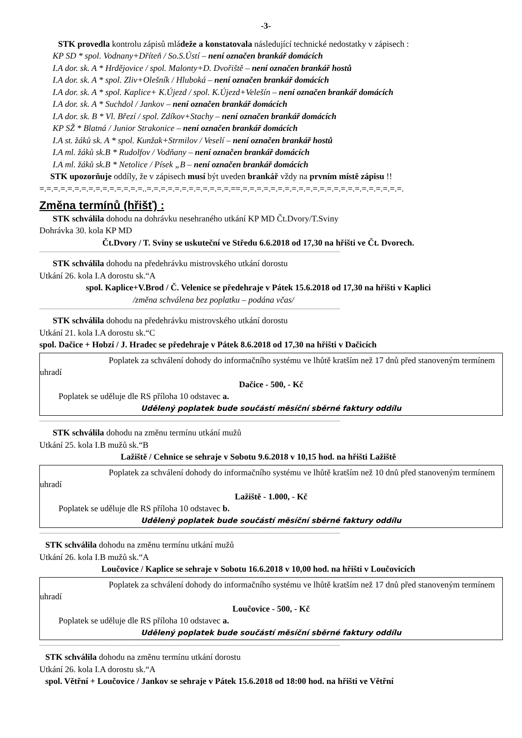-3-
STK provedla kontrolu zápisů mládeže a konstatovala následující technické nedostatky v zápisech :
KP SD * spol. Vodnany+Dříteň / So.S.Ústí – není označen brankář domácích
I.A dor. sk. A * Hrdějovice / spol. Malonty+D. Dvořiště – není označen brankář hostů
I.A dor. sk. A * spol. Zliv+Olešník / Hluboká – není označen brankář domácích
I.A dor. sk. A * spol. Kaplice+ K.Újezd / spol. K.Újezd+Velešín – není označen brankář domácích
I.A dor. sk. A * Suchdol / Jankov – není označen brankář domácích
I.A dor. sk. B * Vl. Březí / spol. Zdíkov+Stachy – není označen brankář domácích
KP SŽ * Blatná / Junior Strakonice – není označen brankář domácích
I.A st. žáků sk. A * spol. Kunžak+Strmilov / Veselí – není označen brankář hostů
I.A ml. žáků sk.B * Rudolfov / Vodňany – není označen brankář domácích
I.A ml. žáků sk.B * Netolice / Písek „B – není označen brankář domácích
STK upozorňuje oddíly, že v zápisech musí být uveden brankář vždy na prvním místě zápisu !!
=.=.=.=.=.=.=.=.=.=.=.=.=.=.=..=.=.=.=.=.=.=.=.=.=.=.=.==.=.=.=.=.=.=.=.=.=.=.=.=.=.=.=.=.=.=.=.=.=.=.=.
Změna termínů (hřišť) :
STK schválila dohodu na dohrávku nesehraného utkání KP MD Čt.Dvory/T.Sviny
Dohrávka 30. kola KP MD
Čt.Dvory / T. Sviny se uskuteční ve Středu 6.6.2018 od 17,30 na hřišti ve Čt. Dvorech.
------------------------------------------------------------------------------------------------------------------------------------------------------------------------------------------------------------
STK schválila dohodu na předehrávku mistrovského utkání dorostu
Utkání 26. kola I.A dorostu sk.“A
spol. Kaplice+V.Brod / Č. Velenice se předehraje v Pátek 15.6.2018 od 17,30 na hřišti v Kaplici
/změna schválena bez poplatku – podána včas/
------------------------------------------------------------------------------------------------------------------------------------------------------------------------------------------------------------
STK schválila dohodu na předehrávku mistrovského utkání dorostu
Utkání 21. kola I.A dorostu sk.“C
spol. Dačice + Hobzí / J. Hradec se předehraje v Pátek 8.6.2018 od 17,30 na hřišti v Dačicích
Poplatek za schválení dohody do informačního systému ve lhůtě kratším než 17 dnů před stanoveným termínem uhradí
Dačice - 500, - Kč
Poplatek se uděluje dle RS příloha 10 odstavec a.
Udělený poplatek bude součástí měsíční sběrné faktury oddílu
------------------------------------------------------------------------------------------------------------------------------------------------------------------------------------------------------------
STK schválila dohodu na změnu termínu utkání mužů
Utkání 25. kola I.B mužů sk.“B
Lažiště / Cehnice se sehraje v Sobotu 9.6.2018 v 10,15 hod. na hřišti Lažiště
Poplatek za schválení dohody do informačního systému ve lhůtě kratším než 10 dnů před stanoveným termínem uhradí
Lažiště - 1.000, - Kč
Poplatek se uděluje dle RS příloha 10 odstavec b.
Udělený poplatek bude součástí měsíční sběrné faktury oddílu
------------------------------------------------------------------------------------------------------------------------------------------------------------------------------------------------------------
STK schválila dohodu na změnu termínu utkání mužů
Utkání 26. kola I.B mužů sk.“A
Loučovice / Kaplice se sehraje v Sobotu 16.6.2018 v 10,00 hod. na hřišti v Loučovicích
Poplatek za schválení dohody do informačního systému ve lhůtě kratším než 17 dnů před stanoveným termínem uhradí
Loučovice - 500, - Kč
Poplatek se uděluje dle RS příloha 10 odstavec a.
Udělený poplatek bude součástí měsíční sběrné faktury oddílu
------------------------------------------------------------------------------------------------------------------------------------------------------------------------------------------------------------
STK schválila dohodu na změnu termínu utkání dorostu
Utkání 26. kola I.A dorostu sk.“A
spol. Větřní + Loučovice / Jankov se sehraje v Pátek 15.6.2018 od 18:00 hod. na hřišti ve Větřní